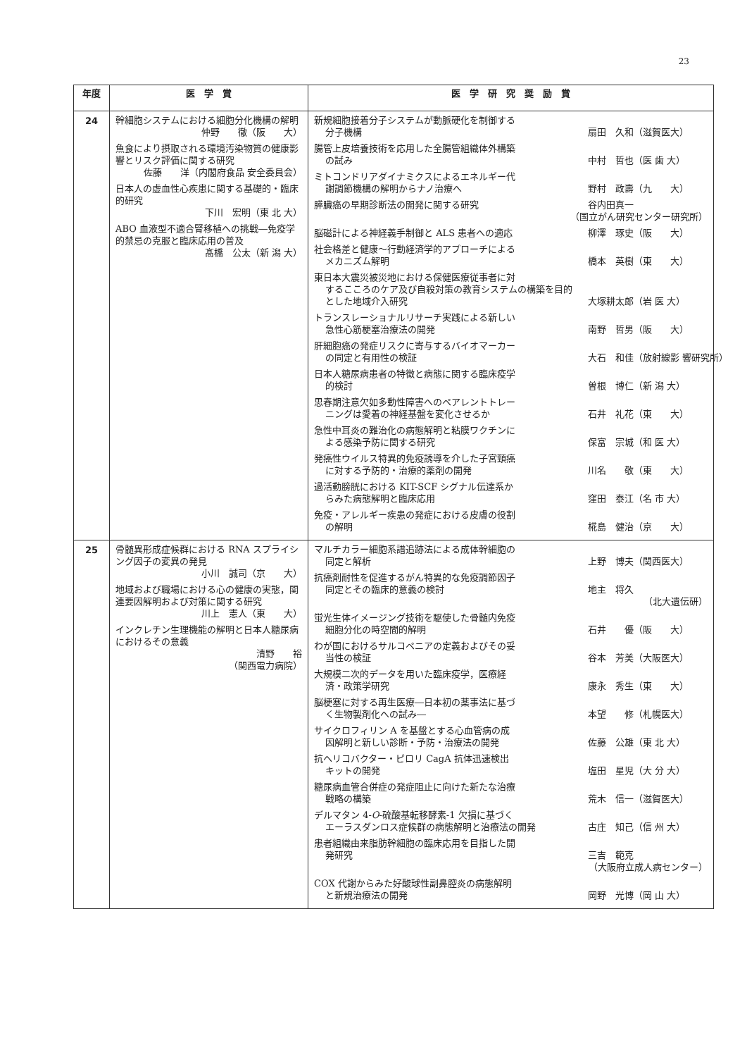23
| 年度 | 医 学 賞 | 医 学 研 究 奨 励 賞 |
| --- | --- | --- |
| 24 | 幹細胞システムにおける細胞分化機構の解明 仲野 徹（阪 大） 魚食により摂取される環境汚染物質の健康影響とリスク評価に関する研究 佐藤 洋（内閣府食品 安全委員会） 日本人の虚血性心疾患に関する基礎的・臨床的研究 下川 宏明（東 北 大） ABO 血液型不適合腎移植への挑戦―免疫学的禁忌の克服と臨床応用の普及 髙橋 公太（新 潟 大） | 新規細胞接着分子システムが動脈硬化を制御する 分子機構 扇田 久和（滋賀医大） 腸管上皮培養技術を応用した全腸管組織体外構築 の試み 中村 哲也（医 歯 大） ミトコンドリアダイナミクスによるエネルギー代 謝調節機構の解明からナノ治療へ 野村 政壽（九 大） 膵臓癌の早期診断法の開発に関する研究 谷内田真一 （国立がん研究センター研究所） 脳磁計による神経義手制御と ALS 患者への適応 柳澤 琢史（阪 大） 社会格差と健康～行動経済学的アプローチによる メカニズム解明 橋本 英樹（東 大） 東日本大震災被災地における保健医療従事者に対 するこころのケア及び自殺対策の教育システムの構築を目的とした地域介入研究 大塚耕太郎（岩 医 大） トランスレーショナルリサーチ実践による新しい 急性心筋梗塞治療法の開発 南野 哲男（阪 大） 肝細胞癌の発症リスクに寄与するバイオマーカー の同定と有用性の検証 大石 和佳（放射線影 響研究所） 日本人糖尿病患者の特徴と病態に関する臨床疫学 的検討 曽根 博仁（新 潟 大） 思春期注意欠如多動性障害へのペアレントトレー ニングは愛着の神経基盤を変化させるか 石井 礼花（東 大） 急性中耳炎の難治化の病態解明と粘膜ワクチンに よる感染予防に関する研究 保富 宗城（和 医 大） 発癌性ウイルス特異的免疫誘導を介した子宮頸癌 に対する予防的・治療的薬剤の開発 川名 敬（東 大） 過活動膀胱における KIT-SCF シグナル伝達系か らみた病態解明と臨床応用 窪田 泰江（名 市 大） 免疫・アレルギー疾患の発症における皮膚の役割 の解明 椛島 健治（京 大） |
| 25 | 骨髄異形成症候群における RNA スプライシング因子の変異の発見 小川 誠司（京 大） 地域および職場における心の健康の実態，関連要因解明および対策に関する研究 川上 憲人（東 大） インクレチン生理機能の解明と日本人糖尿病におけるその意義 清野 裕 （関西電力病院） | マルチカラー細胞系譜追跡法による成体幹細胞の 同定と解析 上野 博夫（関西医大） 抗癌剤耐性を促進するがん特異的な免疫調節因子 同定とその臨床的意義の検討 地主 将久 （北大遺伝研） 蛍光生体イメージング技術を駆使した骨髄内免疫 細胞分化の時空間的解明 石井 優（阪 大） わが国におけるサルコペニアの定義およびその妥 当性の検証 谷本 芳美（大阪医大） 大規模二次的データを用いた臨床疫学，医療経 済・政策学研究 康永 秀生（東 大） 脳梗塞に対する再生医療―日本初の薬事法に基づ く生物製剤化への試み― 本望 修（札幌医大） サイクロフィリン A を基盤とする心血管病の成 因解明と新しい診断・予防・治療法の開発 佐藤 公雄（東 北 大） 抗ヘリコバクター・ピロリ CagA 抗体迅速検出 キットの開発 塩田 星児（大 分 大） 糖尿病血管合併症の発症阻止に向けた新たな治療 戦略の構築 荒木 信一（滋賀医大） デルマタン 4- O -硫酸基転移酵素-1 欠損に基づく エーラスダンロス症候群の病態解明と治療法の開発 古庄 知己（信 州 大） 患者組織由来脂肪幹細胞の臨床応用を目指した開 発研究 三吉 範克 （大阪府立成人病センター） COX 代謝からみた好酸球性副鼻腔炎の病態解明 と新規治療法の開発 岡野 光博（岡 山 大） |